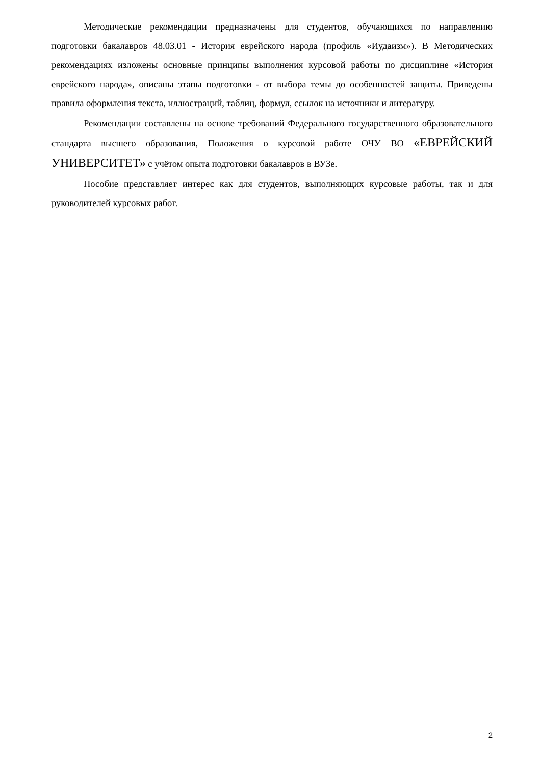Методические рекомендации предназначены для студентов, обучающихся по направлению подготовки бакалавров 48.03.01 - История еврейского народа (профиль «Иудаизм»). В Методических рекомендациях изложены основные принципы выполнения курсовой работы по дисциплине «История еврейского народа», описаны этапы подготовки - от выбора темы до особенностей защиты. Приведены правила оформления текста, иллюстраций, таблиц, формул, ссылок на источники и литературу.
Рекомендации составлены на основе требований Федерального государственного образовательного стандарта высшего образования, Положения о курсовой работе ОЧУ ВО «ЕВРЕЙСКИЙ УНИВЕРСИТЕТ» с учётом опыта подготовки бакалавров в ВУЗе.
Пособие представляет интерес как для студентов, выполняющих курсовые работы, так и для руководителей курсовых работ.
2